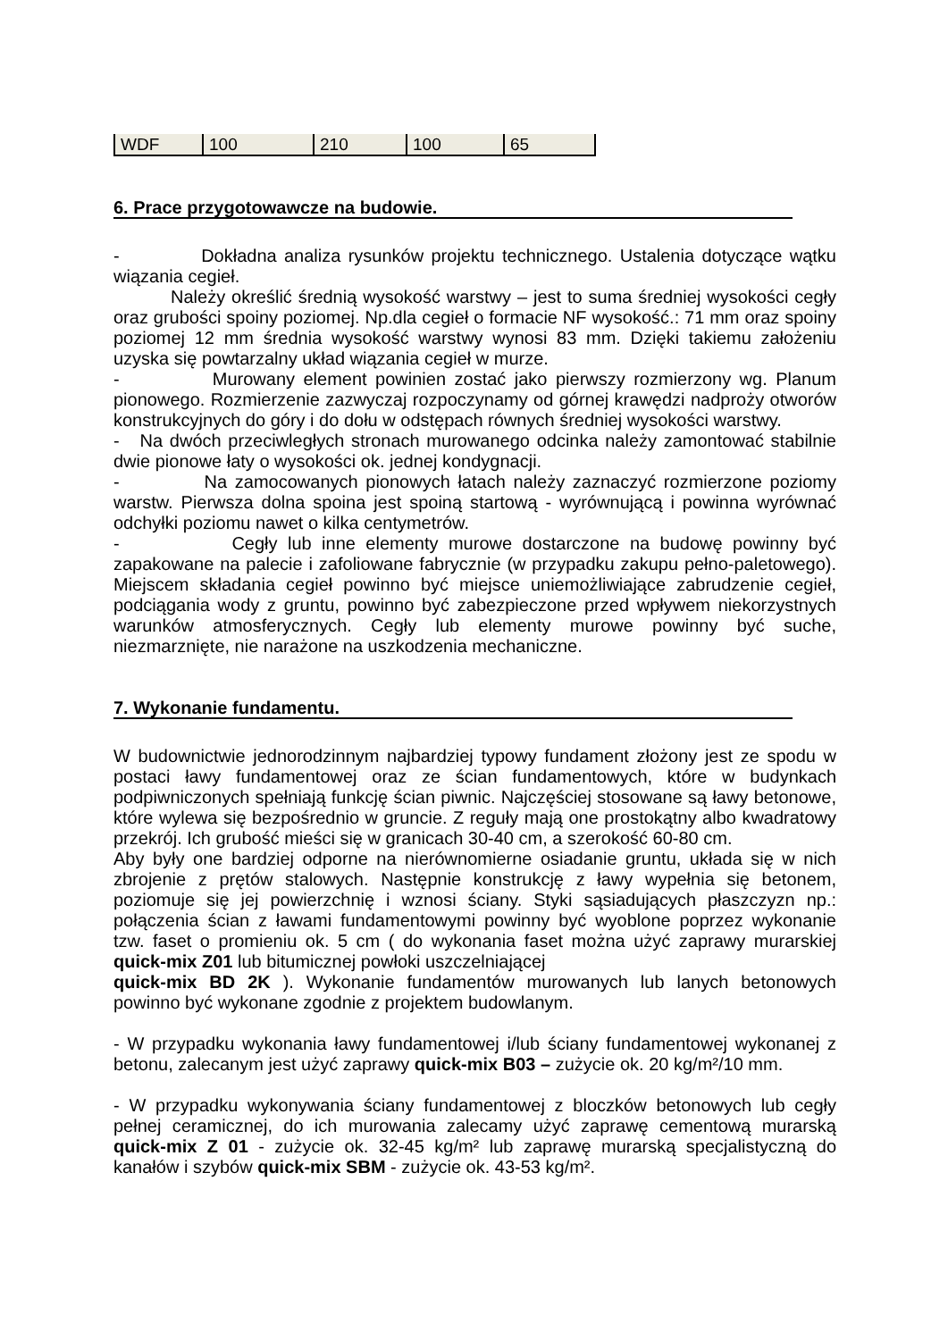| WDF | 100 | 210 | 100 | 65 |
6. Prace przygotowawcze na budowie.
- Dokładna analiza rysunków projektu technicznego. Ustalenia dotyczące wątku wiązania cegieł.
Należy określić średnią wysokość warstwy – jest to suma średniej wysokości cegły oraz grubości spoiny poziomej. Np.dla cegieł o formacie NF wysokość.: 71 mm oraz spoiny poziomej 12 mm średnia wysokość warstwy wynosi 83 mm. Dzięki takiemu założeniu uzyska się powtarzalny układ wiązania cegieł w murze.
- Murowany element powinien zostać jako pierwszy rozmierzony wg. Planum pionowego. Rozmierzenie zazwyczaj rozpoczynamy od górnej krawędzi nadproży otworów konstrukcyjnych do góry i do dołu w odstępach równych średniej wysokości warstwy.
- Na dwóch przeciwległych stronach murowanego odcinka należy zamontować stabilnie dwie pionowe łaty o wysokości ok. jednej kondygnacji.
- Na zamocowanych pionowych łatach należy zaznaczyć rozmierzone poziomy warstw. Pierwsza dolna spoina jest spoiną startową - wyrównującą i powinna wyrównać odchyłki poziomu nawet o kilka centymetrów.
- Cegły lub inne elementy murowe dostarczone na budowę powinny być zapakowane na palecie i zafoliowane fabrycznie (w przypadku zakupu pełno-paletowego). Miejscem składania cegieł powinno być miejsce uniemożliwiające zabrudzenie cegieł, podciągania wody z gruntu, powinno być zabezpieczone przed wpływem niekorzystnych warunków atmosferycznych. Cegły lub elementy murowe powinny być suche, niezmarznięte, nie narażone na uszkodzenia mechaniczne.
7. Wykonanie fundamentu.
W budownictwie jednorodzinnym najbardziej typowy fundament złożony jest ze spodu w postaci ławy fundamentowej oraz ze ścian fundamentowych, które w budynkach podpiwniczonych spełniają funkcję ścian piwnic. Najczęściej stosowane są ławy betonowe, które wylewa się bezpośrednio w gruncie. Z reguły mają one prostokątny albo kwadratowy przekrój. Ich grubość mieści się w granicach 30-40 cm, a szerokość 60-80 cm.
Aby były one bardziej odporne na nierównomierne osiadanie gruntu, układa się w nich zbrojenie z prętów stalowych. Następnie konstrukcję z ławy wypełnia się betonem, poziomuje się jej powierzchnię i wznosi ściany. Styki sąsiadujących płaszczyzn np.: połączenia ścian z ławami fundamentowymi powinny być wyoblone poprzez wykonanie tzw. faset o promieniu ok. 5 cm ( do wykonania faset można użyć zaprawy murarskiej quick-mix Z01 lub bitumicznej powłoki uszczelniającej
quick-mix BD 2K ). Wykonanie fundamentów murowanych lub lanych betonowych powinno być wykonane zgodnie z projektem budowlanym.
- W przypadku wykonania ławy fundamentowej i/lub ściany fundamentowej wykonanej z betonu, zalecanym jest użyć zaprawy quick-mix B03 – zużycie ok. 20 kg/m²/10 mm.
- W przypadku wykonywania ściany fundamentowej z bloczków betonowych lub cegły pełnej ceramicznej, do ich murowania zalecamy użyć zaprawę cementową murarską quick-mix Z 01 - zużycie ok. 32-45 kg/m² lub zaprawę murarską specjalistyczną do kanałów i szybów quick-mix SBM - zużycie ok. 43-53 kg/m².